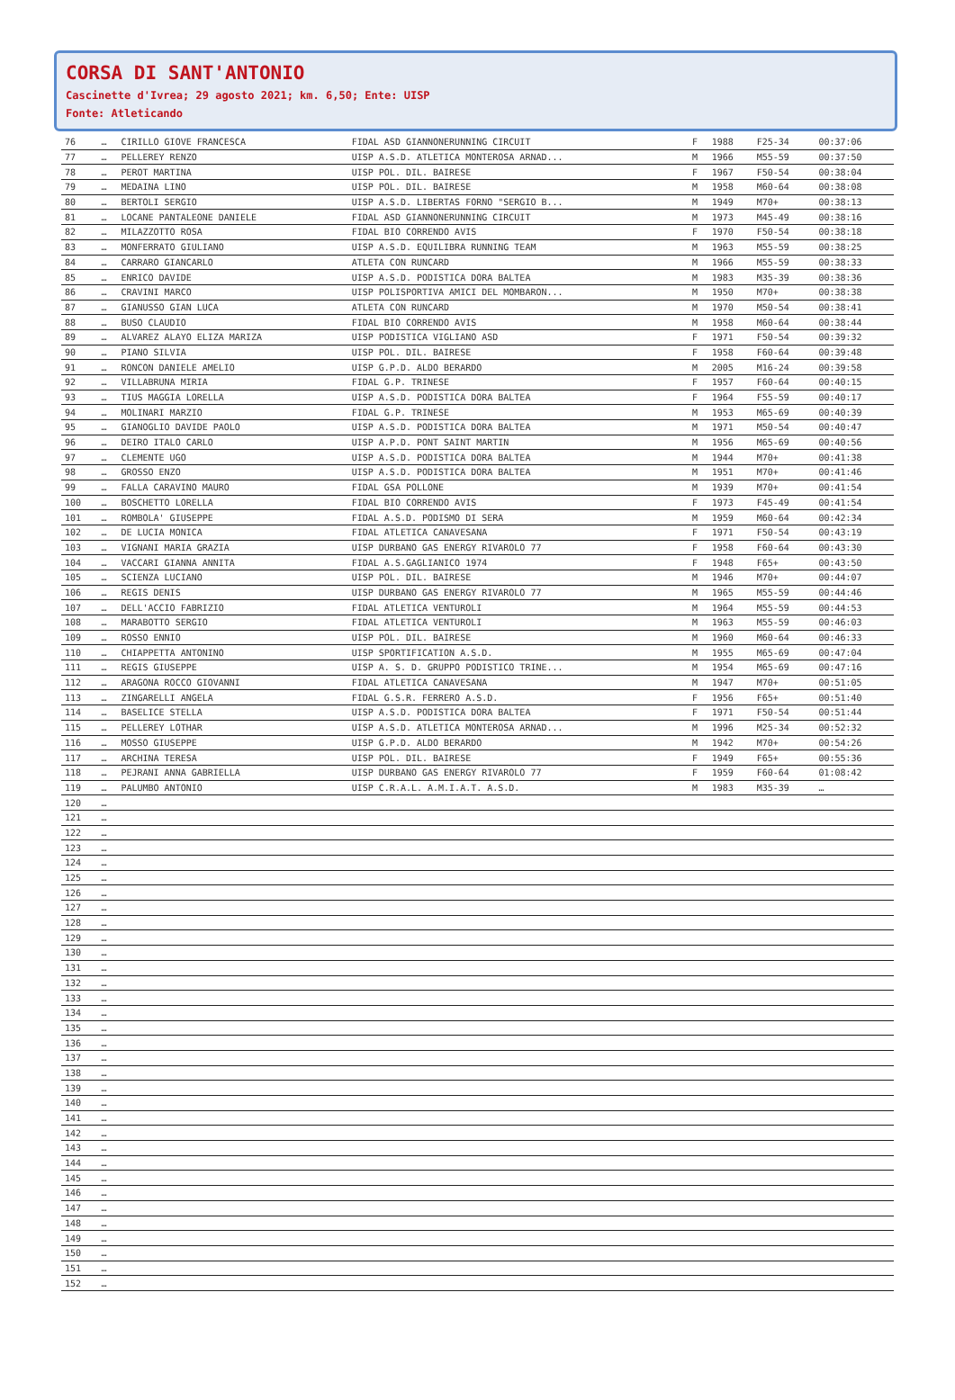CORSA DI SANT'ANTONIO
Cascinette d'Ivrea; 29 agosto 2021; km. 6,50; Ente: UISP
Fonte: Atleticando
| 76 | … | CIRILLO GIOVE FRANCESCA | FIDAL ASD GIANNONERUNNING CIRCUIT | F | 1988 | F25-34 | 00:37:06 |
| 77 | … | PELLEREY RENZO | UISP A.S.D. ATLETICA MONTEROSA ARNAD... | M | 1966 | M55-59 | 00:37:50 |
| 78 | … | PEROT MARTINA | UISP POL. DIL. BAIRESE | F | 1967 | F50-54 | 00:38:04 |
| 79 | … | MEDAINA LINO | UISP POL. DIL. BAIRESE | M | 1958 | M60-64 | 00:38:08 |
| 80 | … | BERTOLI SERGIO | UISP A.S.D. LIBERTAS FORNO "SERGIO B... | M | 1949 | M70+ | 00:38:13 |
| 81 | … | LOCANE PANTALEONE DANIELE | FIDAL ASD GIANNONERUNNING CIRCUIT | M | 1973 | M45-49 | 00:38:16 |
| 82 | … | MILAZZOTTO ROSA | FIDAL BIO CORRENDO AVIS | F | 1970 | F50-54 | 00:38:18 |
| 83 | … | MONFERRATO GIULIANO | UISP A.S.D. EQUILIBRA RUNNING TEAM | M | 1963 | M55-59 | 00:38:25 |
| 84 | … | CARRARO GIANCARLO | ATLETA CON RUNCARD | M | 1966 | M55-59 | 00:38:33 |
| 85 | … | ENRICO DAVIDE | UISP A.S.D. PODISTICA DORA BALTEA | M | 1983 | M35-39 | 00:38:36 |
| 86 | … | CRAVINI MARCO | UISP POLISPORTIVA AMICI DEL MOMBARON... | M | 1950 | M70+ | 00:38:38 |
| 87 | … | GIANUSSO GIAN LUCA | ATLETA CON RUNCARD | M | 1970 | M50-54 | 00:38:41 |
| 88 | … | BUSO CLAUDIO | FIDAL BIO CORRENDO AVIS | M | 1958 | M60-64 | 00:38:44 |
| 89 | … | ALVAREZ ALAYO ELIZA MARIZA | UISP PODISTICA VIGLIANO ASD | F | 1971 | F50-54 | 00:39:32 |
| 90 | … | PIANO SILVIA | UISP POL. DIL. BAIRESE | F | 1958 | F60-64 | 00:39:48 |
| 91 | … | RONCON DANIELE AMELIO | UISP G.P.D. ALDO BERARDO | M | 2005 | M16-24 | 00:39:58 |
| 92 | … | VILLABRUNA MIRIA | FIDAL G.P. TRINESE | F | 1957 | F60-64 | 00:40:15 |
| 93 | … | TIUS MAGGIA LORELLA | UISP A.S.D. PODISTICA DORA BALTEA | F | 1964 | F55-59 | 00:40:17 |
| 94 | … | MOLINARI MARZIO | FIDAL G.P. TRINESE | M | 1953 | M65-69 | 00:40:39 |
| 95 | … | GIANOGLIO DAVIDE PAOLO | UISP A.S.D. PODISTICA DORA BALTEA | M | 1971 | M50-54 | 00:40:47 |
| 96 | … | DEIRO ITALO CARLO | UISP A.P.D. PONT SAINT MARTIN | M | 1956 | M65-69 | 00:40:56 |
| 97 | … | CLEMENTE UGO | UISP A.S.D. PODISTICA DORA BALTEA | M | 1944 | M70+ | 00:41:38 |
| 98 | … | GROSSO ENZO | UISP A.S.D. PODISTICA DORA BALTEA | M | 1951 | M70+ | 00:41:46 |
| 99 | … | FALLA CARAVINO MAURO | FIDAL GSA POLLONE | M | 1939 | M70+ | 00:41:54 |
| 100 | … | BOSCHETTO LORELLA | FIDAL BIO CORRENDO AVIS | F | 1973 | F45-49 | 00:41:54 |
| 101 | … | ROMBOLA' GIUSEPPE | FIDAL A.S.D. PODISMO DI SERA | M | 1959 | M60-64 | 00:42:34 |
| 102 | … | DE LUCIA MONICA | FIDAL ATLETICA CANAVESANA | F | 1971 | F50-54 | 00:43:19 |
| 103 | … | VIGNANI MARIA GRAZIA | UISP DURBANO GAS ENERGY RIVAROLO 77 | F | 1958 | F60-64 | 00:43:30 |
| 104 | … | VACCARI GIANNA ANNITA | FIDAL A.S.GAGLIANICO 1974 | F | 1948 | F65+ | 00:43:50 |
| 105 | … | SCIENZA LUCIANO | UISP POL. DIL. BAIRESE | M | 1946 | M70+ | 00:44:07 |
| 106 | … | REGIS DENIS | UISP DURBANO GAS ENERGY RIVAROLO 77 | M | 1965 | M55-59 | 00:44:46 |
| 107 | … | DELL'ACCIO FABRIZIO | FIDAL ATLETICA VENTUROLI | M | 1964 | M55-59 | 00:44:53 |
| 108 | … | MARABOTTO SERGIO | FIDAL ATLETICA VENTUROLI | M | 1963 | M55-59 | 00:46:03 |
| 109 | … | ROSSO ENNIO | UISP POL. DIL. BAIRESE | M | 1960 | M60-64 | 00:46:33 |
| 110 | … | CHIAPPETTA ANTONINO | UISP SPORTIFICATION A.S.D. | M | 1955 | M65-69 | 00:47:04 |
| 111 | … | REGIS GIUSEPPE | UISP A. S. D. GRUPPO PODISTICO TRINE... | M | 1954 | M65-69 | 00:47:16 |
| 112 | … | ARAGONA ROCCO GIOVANNI | FIDAL ATLETICA CANAVESANA | M | 1947 | M70+ | 00:51:05 |
| 113 | … | ZINGARELLI ANGELA | FIDAL G.S.R. FERRERO A.S.D. | F | 1956 | F65+ | 00:51:40 |
| 114 | … | BASELICE STELLA | UISP A.S.D. PODISTICA DORA BALTEA | F | 1971 | F50-54 | 00:51:44 |
| 115 | … | PELLEREY LOTHAR | UISP A.S.D. ATLETICA MONTEROSA ARNAD... | M | 1996 | M25-34 | 00:52:32 |
| 116 | … | MOSSO GIUSEPPE | UISP G.P.D. ALDO BERARDO | M | 1942 | M70+ | 00:54:26 |
| 117 | … | ARCHINA TERESA | UISP POL. DIL. BAIRESE | F | 1949 | F65+ | 00:55:36 |
| 118 | … | PEJRANI ANNA GABRIELLA | UISP DURBANO GAS ENERGY RIVAROLO 77 | F | 1959 | F60-64 | 01:08:42 |
| 119 | … | PALUMBO ANTONIO | UISP C.R.A.L. A.M.I.A.T. A.S.D. | M | 1983 | M35-39 | … |
| 120 | … | | | | | | |
| 121 | … | | | | | | |
| 122 | … | | | | | | |
| 123 | … | | | | | | |
| 124 | … | | | | | | |
| 125 | … | | | | | | |
| 126 | … | | | | | | |
| 127 | … | | | | | | |
| 128 | … | | | | | | |
| 129 | … | | | | | | |
| 130 | … | | | | | | |
| 131 | … | | | | | | |
| 132 | … | | | | | | |
| 133 | … | | | | | | |
| 134 | … | | | | | | |
| 135 | … | | | | | | |
| 136 | … | | | | | | |
| 137 | … | | | | | | |
| 138 | … | | | | | | |
| 139 | … | | | | | | |
| 140 | … | | | | | | |
| 141 | … | | | | | | |
| 142 | … | | | | | | |
| 143 | … | | | | | | |
| 144 | … | | | | | | |
| 145 | … | | | | | | |
| 146 | … | | | | | | |
| 147 | … | | | | | | |
| 148 | … | | | | | | |
| 149 | … | | | | | | |
| 150 | … | | | | | | |
| 151 | … | | | | | | |
| 152 | … | | | | | | |